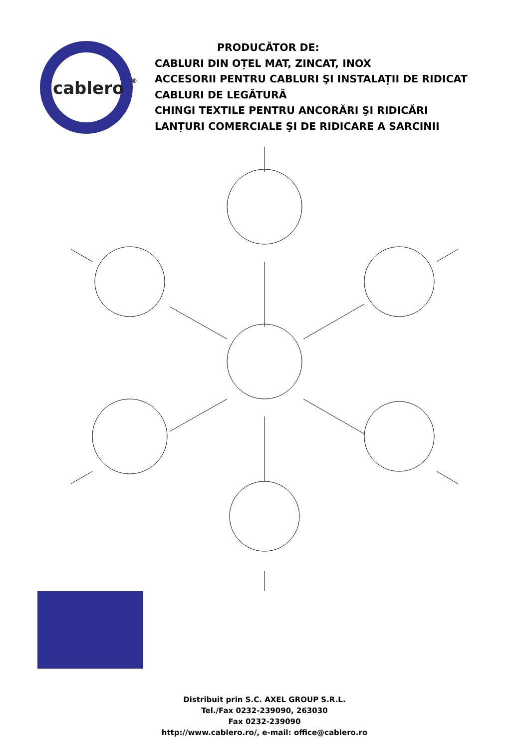cablero
®
PRODUCĂTOR DE:
CABLURI DIN OȚEL MAT, ZINCAT, INOX
ACCESORII PENTRU CABLURI ŞI INSTALAȚII DE RIDICAT
CABLURI DE LEGĂTURĂ
CHINGI TEXTILE PENTRU ANCORĂRI ŞI RIDICĂRI
LANȚURI COMERCIALE ŞI DE RIDICARE A SARCINII
Distribuit prin S.C. AXEL GROUP S.R.L.
Tel./Fax 0232-239090, 263030
Fax 0232-239090
http://www.cablero.ro/, e-mail: office@cablero.ro